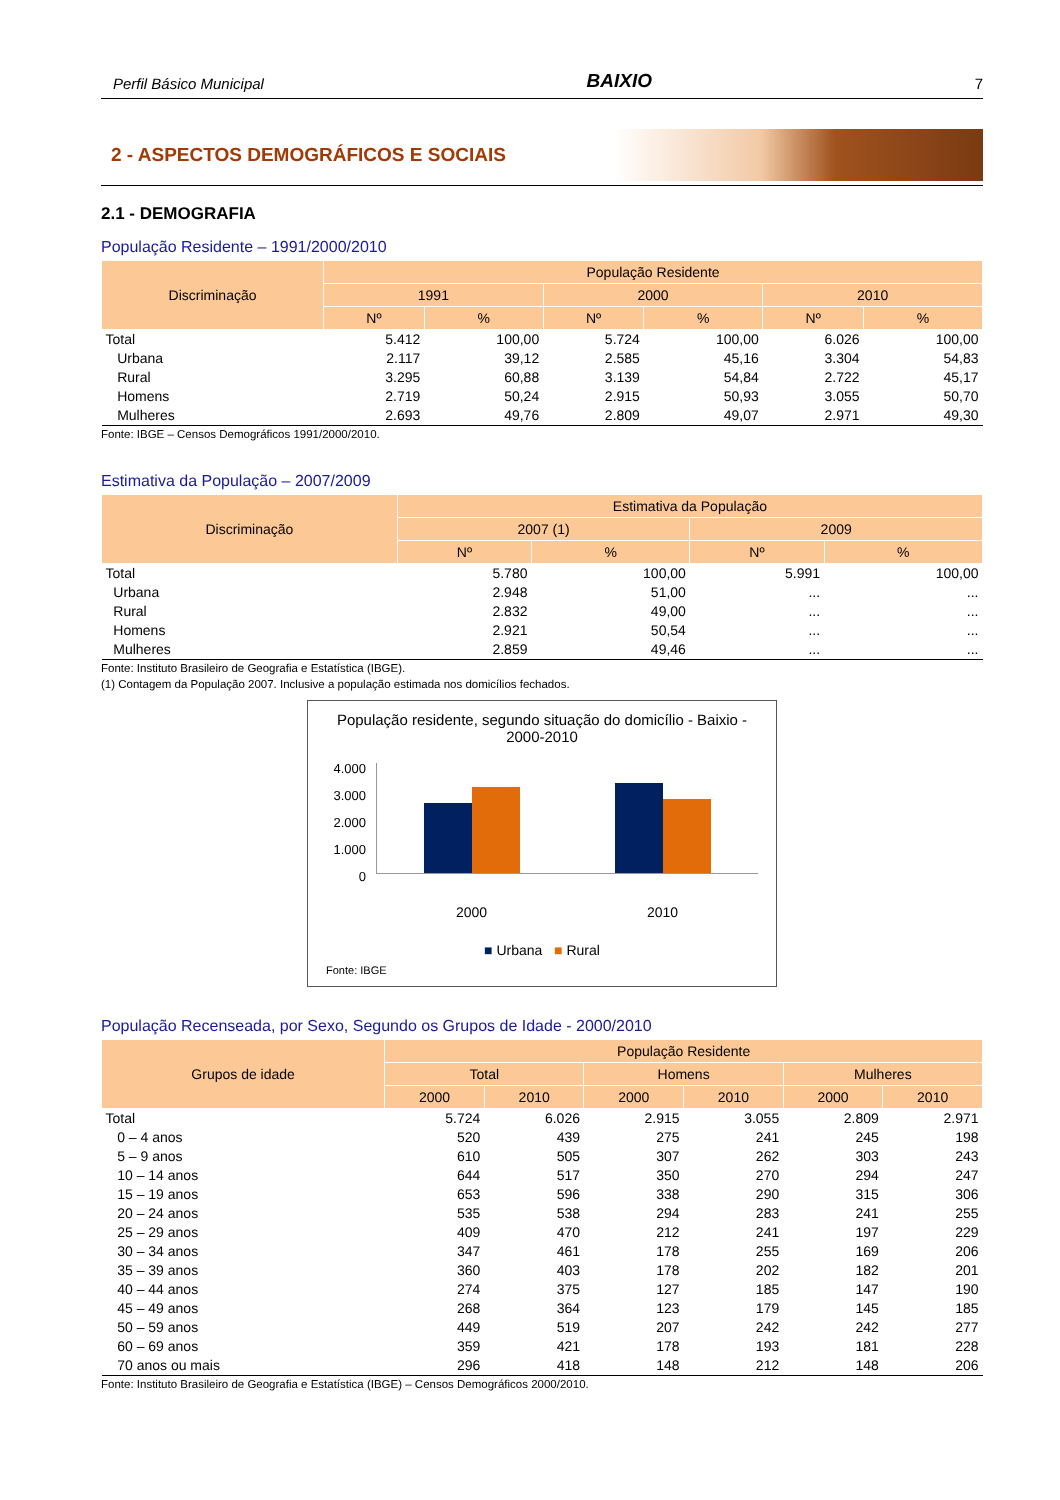Perfil Básico Municipal BAIXIO 7
2 - ASPECTOS DEMOGRÁFICOS E SOCIAIS
2.1 - DEMOGRAFIA
População Residente – 1991/2000/2010
| Discriminação | População Residente | | | | | |
| --- | --- | --- | --- | --- | --- | --- |
| | 1991 | | 2000 | | 2010 | |
| | Nº | % | Nº | % | Nº | % |
| Total | 5.412 | 100,00 | 5.724 | 100,00 | 6.026 | 100,00 |
| Urbana | 2.117 | 39,12 | 2.585 | 45,16 | 3.304 | 54,83 |
| Rural | 3.295 | 60,88 | 3.139 | 54,84 | 2.722 | 45,17 |
| Homens | 2.719 | 50,24 | 2.915 | 50,93 | 3.055 | 50,70 |
| Mulheres | 2.693 | 49,76 | 2.809 | 49,07 | 2.971 | 49,30 |
Fonte: IBGE – Censos Demográficos 1991/2000/2010.
Estimativa da População – 2007/2009
| Discriminação | Estimativa da População | | | |
| --- | --- | --- | --- | --- |
| | 2007 (1) | | 2009 | |
| | Nº | % | Nº | % |
| Total | 5.780 | 100,00 | 5.991 | 100,00 |
| Urbana | 2.948 | 51,00 | ... | ... |
| Rural | 2.832 | 49,00 | ... | ... |
| Homens | 2.921 | 50,54 | ... | ... |
| Mulheres | 2.859 | 49,46 | ... | ... |
Fonte: Instituto Brasileiro de Geografia e Estatística (IBGE).
(1) Contagem da População 2007. Inclusive a população estimada nos domicílios fechados.
População residente, segundo situação do domicílio - Baixio - 2000-2010
4.000
3.000
2.000
1.000
0
2000 2010
■ Urbana ■ Rural
Fonte: IBGE
População Recenseada, por Sexo, Segundo os Grupos de Idade - 2000/2010
| Grupos de idade | População Residente | | | | | |
| --- | --- | --- | --- | --- | --- | --- |
| | Total | | Homens | | Mulheres | |
| | 2000 | 2010 | 2000 | 2010 | 2000 | 2010 |
| Total | 5.724 | 6.026 | 2.915 | 3.055 | 2.809 | 2.971 |
| 0 – 4 anos | 520 | 439 | 275 | 241 | 245 | 198 |
| 5 – 9 anos | 610 | 505 | 307 | 262 | 303 | 243 |
| 10 – 14 anos | 644 | 517 | 350 | 270 | 294 | 247 |
| 15 – 19 anos | 653 | 596 | 338 | 290 | 315 | 306 |
| 20 – 24 anos | 535 | 538 | 294 | 283 | 241 | 255 |
| 25 – 29 anos | 409 | 470 | 212 | 241 | 197 | 229 |
| 30 – 34 anos | 347 | 461 | 178 | 255 | 169 | 206 |
| 35 – 39 anos | 360 | 403 | 178 | 202 | 182 | 201 |
| 40 – 44 anos | 274 | 375 | 127 | 185 | 147 | 190 |
| 45 – 49 anos | 268 | 364 | 123 | 179 | 145 | 185 |
| 50 – 59 anos | 449 | 519 | 207 | 242 | 242 | 277 |
| 60 – 69 anos | 359 | 421 | 178 | 193 | 181 | 228 |
| 70 anos ou mais | 296 | 418 | 148 | 212 | 148 | 206 |
Fonte: Instituto Brasileiro de Geografia e Estatística (IBGE) – Censos Demográficos 2000/2010.